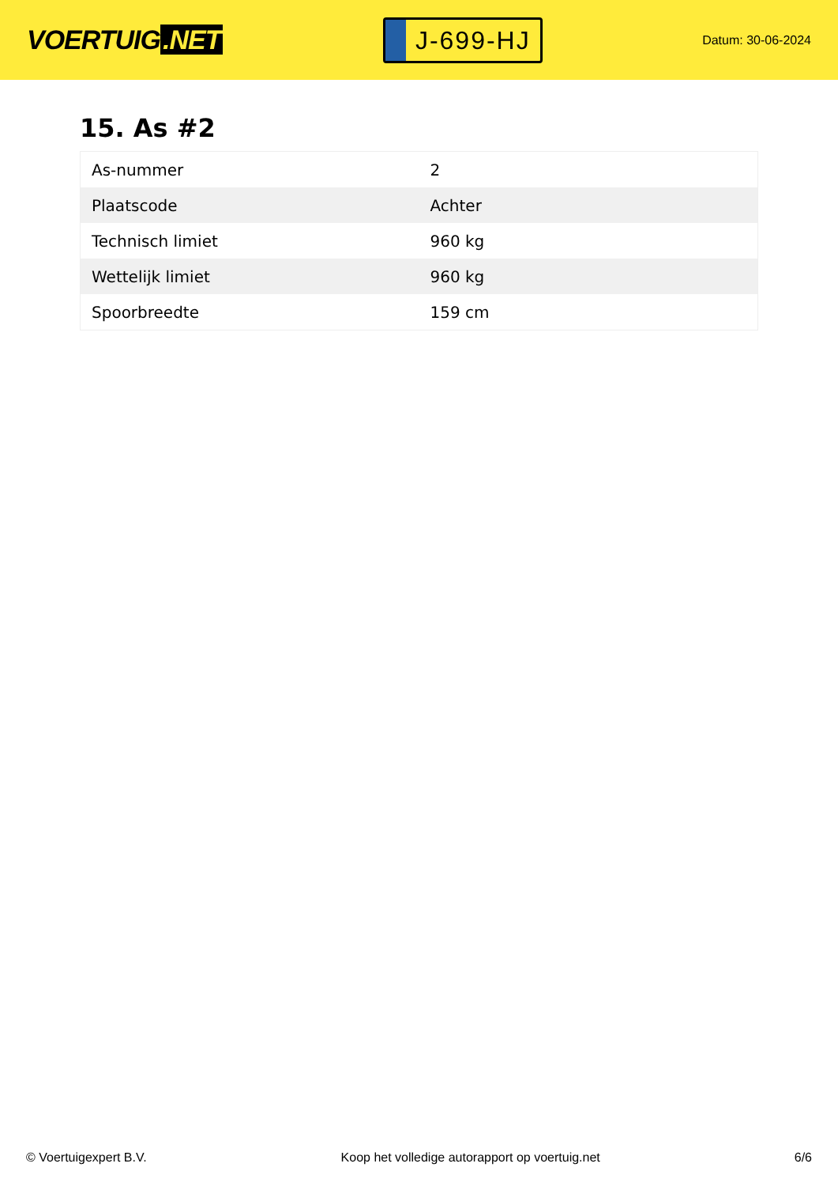VOERTUIG.NET
J-699-HJ
Datum: 30-06-2024
15. As #2
| As-nummer | 2 |
| Plaatscode | Achter |
| Technisch limiet | 960 kg |
| Wettelijk limiet | 960 kg |
| Spoorbreedte | 159 cm |
© Voertuigexpert B.V. Koop het volledige autorapport op voertuig.net 6/6